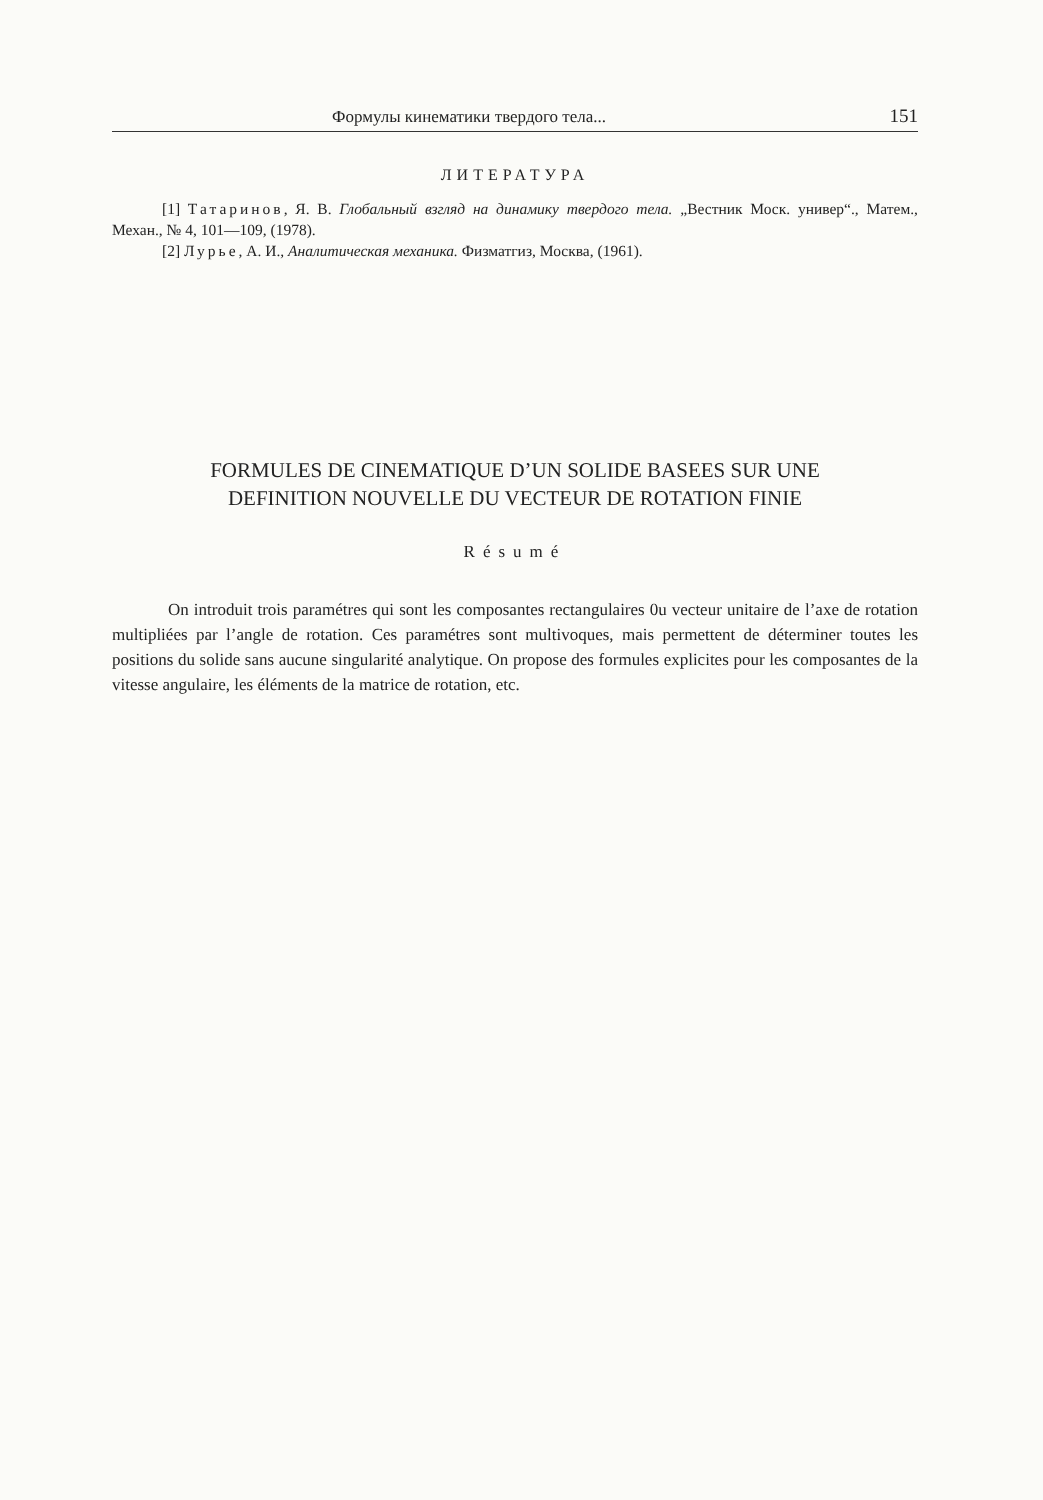Формулы кинематики твердого тела... 151
ЛИТЕРАТУРА
[1] Татаринов, Я. В. Глобальный взгляд на динамику твердого тела. „Вестник Моск. универ“., Матем., Механ., № 4, 101—109, (1978).
[2] Лурье, А. И., Аналитическая механика. Физматгиз, Москва, (1961).
FORMULES DE CINEMATIQUE D’UN SOLIDE BASEES SUR UNE
DEFINITION NOUVELLE DU VECTEUR DE ROTATION FINIE
Résumé
On introduit trois paramétres qui sont les composantes rectangulaires 0u vecteur unitaire de l’axe de rotation multipliées par l’angle de rotation. Ces paramétres sont multivoques, mais permettent de déterminer toutes les positions du solide sans aucune singularité analytique. On propose des formules explicites pour les composantes de la vitesse angulaire, les éléments de la matrice de rotation, etc.